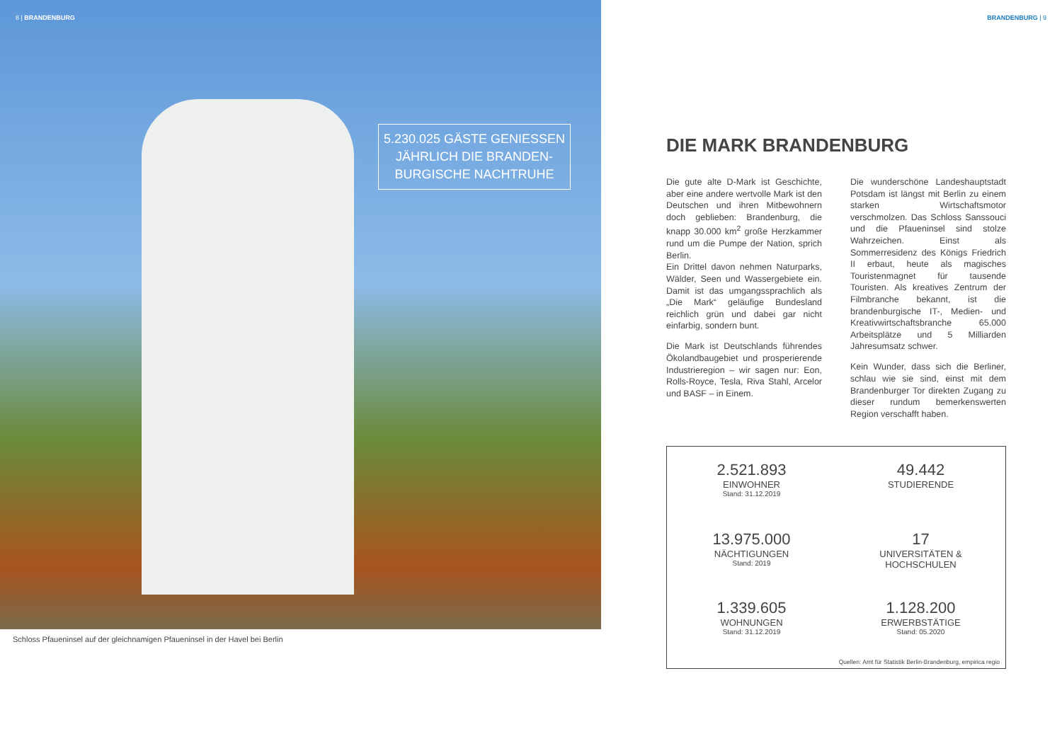8 | BRANDENBURG
5.230.025 GÄSTE GENIESSEN
JÄHRLICH DIE BRANDEN-
BURGISCHE NACHTRUHE
Schloss Pfaueninsel auf der gleichnamigen Pfaueninsel in der Havel bei Berlin
BRANDENBURG | 9
DIE MARK BRANDENBURG
Die gute alte D-Mark ist Geschichte, aber eine andere wertvolle Mark ist den Deutschen und ihren Mitbewohnern doch geblieben: Brandenburg, die knapp 30.000 km<sup>2</sup> große Herzkammer rund um die Pumpe der Nation, sprich Berlin.
Ein Drittel davon nehmen Naturparks, Wälder, Seen und Wassergebiete ein. Damit ist das umgangssprachlich als „Die Mark“ geläufige Bundesland reichlich grün und dabei gar nicht einfarbig, sondern bunt.
Die Mark ist Deutschlands führendes Ökolandbaugebiet und prosperierende Industrieregion – wir sagen nur: Eon, Rolls-Royce, Tesla, Riva Stahl, Arcelor und BASF – in Einem.
Die wunderschöne Landeshauptstadt Potsdam ist längst mit Berlin zu einem starken Wirtschaftsmotor verschmolzen. Das Schloss Sanssouci und die Pfaueninsel sind stolze Wahrzeichen. Einst als Sommerresidenz des Königs Friedrich II erbaut, heute als magisches Touristenmagnet für tausende Touristen. Als kreatives Zentrum der Filmbranche bekannt, ist die brandenburgische IT-, Medien- und Kreativwirtschaftsbranche 65.000 Arbeitsplätze und 5 Milliarden Jahresumsatz schwer.
Kein Wunder, dass sich die Berliner, schlau wie sie sind, einst mit dem Brandenburger Tor direkten Zugang zu dieser rundum bemerkenswerten Region verschafft haben.
2.521.893
EINWOHNER
Stand: 31.12.2019
49.442
STUDIERENDE
13.975.000
NÄCHTIGUNGEN
Stand: 2019
17
UNIVERSITÄTEN &
HOCHSCHULEN
1.339.605
WOHNUNGEN
Stand: 31.12.2019
1.128.200
ERWERBSTÄTIGE
Stand: 05.2020
Quellen: Amt für Statistik Berlin-Brandenburg, empirica regio